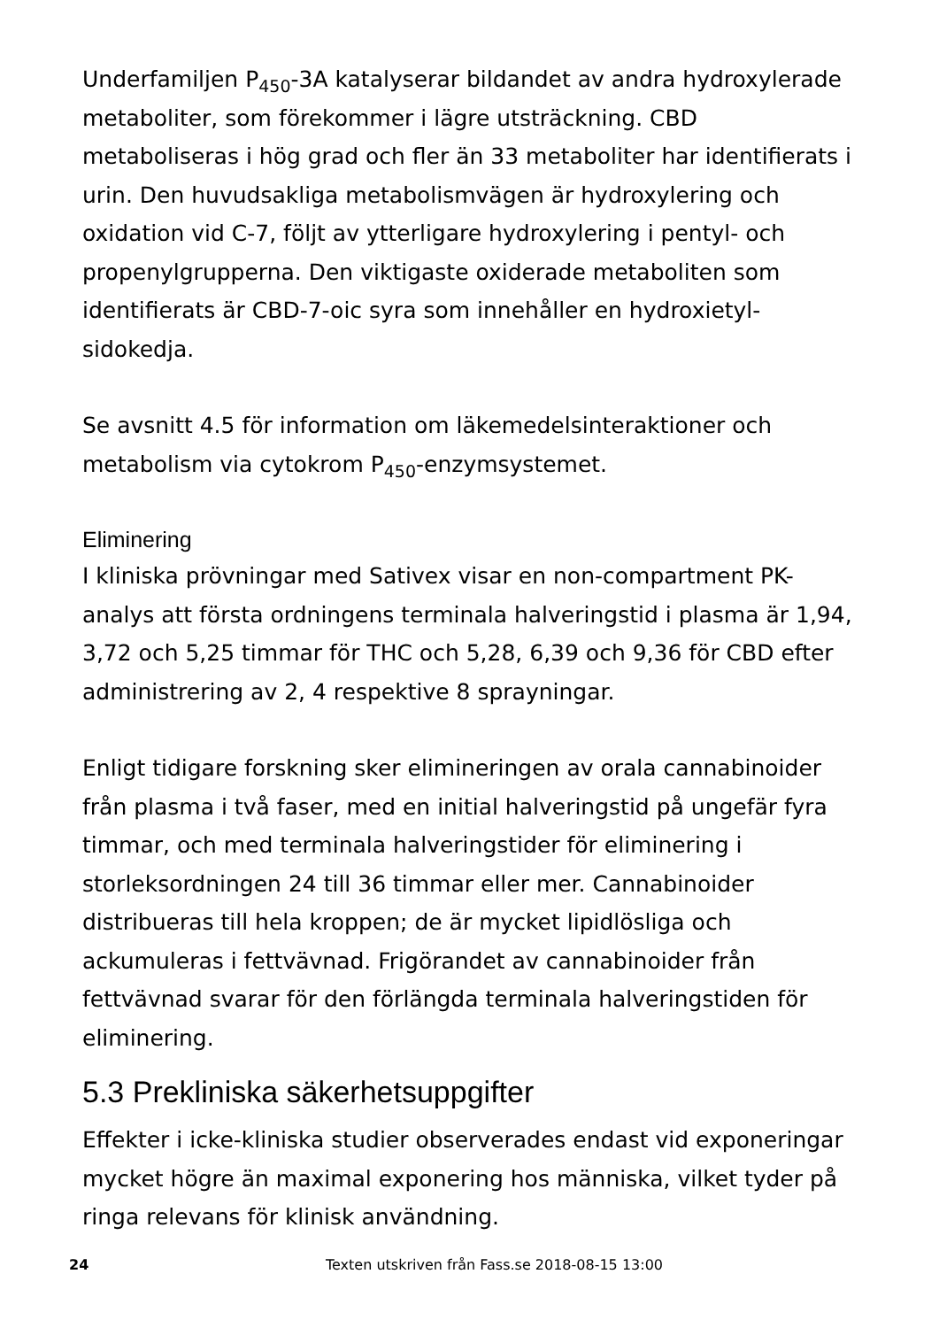Underfamiljen P<sub>450</sub>-3A katalyserar bildandet av andra hydroxylerade metaboliter, som förekommer i lägre utsträckning. CBD metaboliseras i hög grad och fler än 33 metaboliter har identifierats i urin. Den huvudsakliga metabolismvägen är hydroxylering och oxidation vid C-7, följt av ytterligare hydroxylering i pentyl- och propenylgrupperna. Den viktigaste oxiderade metaboliten som identifierats är CBD-7-oic syra som innehåller en hydroxietyl-sidokedja.
Se avsnitt 4.5 för information om läkemedelsinteraktioner och metabolism via cytokrom P<sub>450</sub>-enzymsystemet.
Eliminering
I kliniska prövningar med Sativex visar en non-compartment PK-analys att första ordningens terminala halveringstid i plasma är 1,94, 3,72 och 5,25 timmar för THC och 5,28, 6,39 och 9,36 för CBD efter administrering av 2, 4 respektive 8 sprayningar.
Enligt tidigare forskning sker elimineringen av orala cannabinoider från plasma i två faser, med en initial halveringstid på ungefär fyra timmar, och med terminala halveringstider för eliminering i storleksordningen 24 till 36 timmar eller mer. Cannabinoider distribueras till hela kroppen; de är mycket lipidlösliga och ackumuleras i fettvävnad. Frigörandet av cannabinoider från fettvävnad svarar för den förlängda terminala halveringstiden för eliminering.
5.3 Prekliniska säkerhetsuppgifter
Effekter i icke-kliniska studier observerades endast vid exponeringar mycket högre än maximal exponering hos människa, vilket tyder på ringa relevans för klinisk användning.
24 Texten utskriven från Fass.se 2018-08-15 13:00